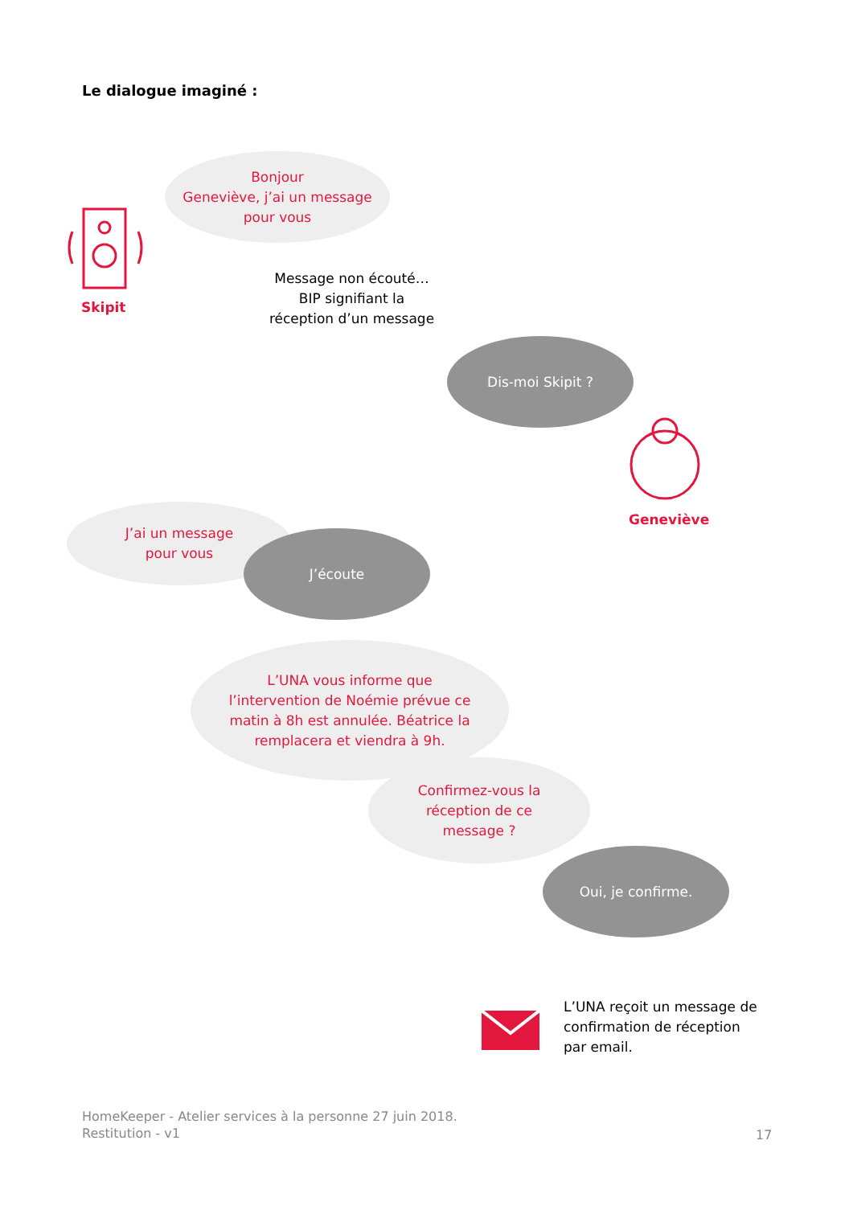Le dialogue imaginé :
Skipit
Bonjour
Geneviève, j’ai un message
pour vous
Message non écouté…
BIP signifiant la
réception d’un message
Dis-moi Skipit ?
Geneviève
J’ai un message
pour vous
J’écoute
L’UNA vous informe que
l’intervention de Noémie prévue ce
matin à 8h est annulée. Béatrice la
remplacera et viendra à 9h.
Confirmez-vous la
réception de ce
message ?
Oui, je confirme.
L’UNA reçoit un message de
confirmation de réception
par email.
HomeKeeper - Atelier services à la personne 27 juin 2018.
Restitution - v1
17